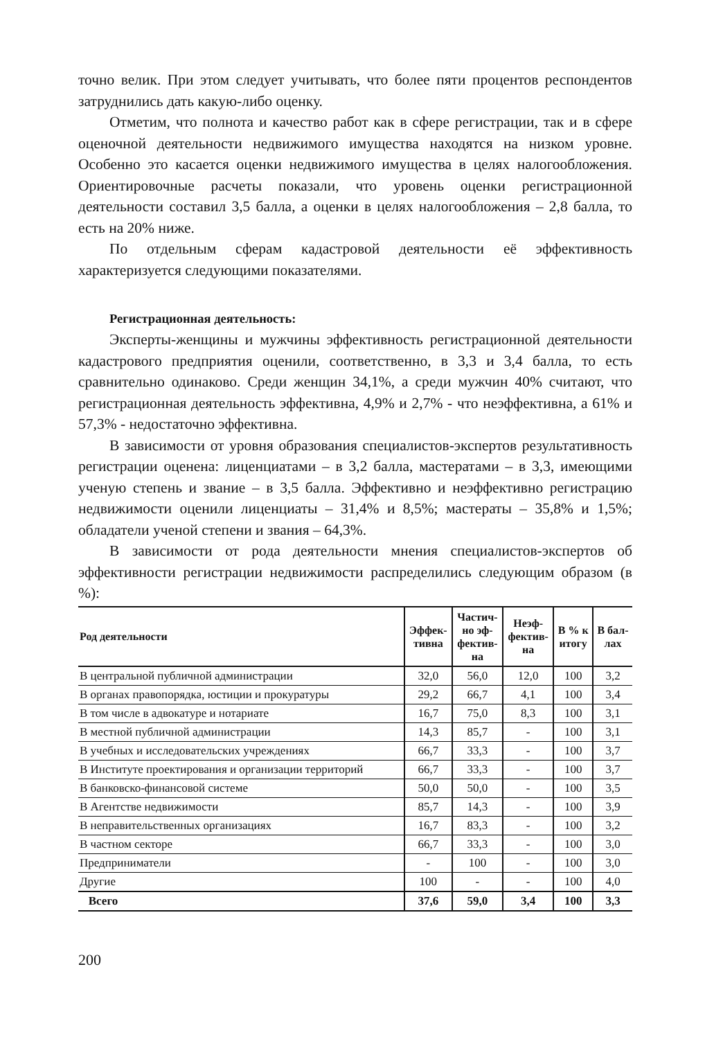точно велик. При этом следует учитывать, что более пяти процентов респондентов затруднились дать какую-либо оценку.
Отметим, что полнота и качество работ как в сфере регистрации, так и в сфере оценочной деятельности недвижимого имущества находятся на низком уровне. Особенно это касается оценки недвижимого имущества в целях налогообложения. Ориентировочные расчеты показали, что уровень оценки регистрационной деятельности составил 3,5 балла, а оценки в целях налогообложения – 2,8 балла, то есть на 20% ниже.
По отдельным сферам кадастровой деятельности её эффективность характеризуется следующими показателями.
Регистрационная деятельность:
Эксперты-женщины и мужчины эффективность регистрационной деятельности кадастрового предприятия оценили, соответственно, в 3,3 и 3,4 балла, то есть сравнительно одинаково. Среди женщин 34,1%, а среди мужчин 40% считают, что регистрационная деятельность эффективна, 4,9% и 2,7% - что неэффективна, а 61% и 57,3% - недостаточно эффективна.
В зависимости от уровня образования специалистов-экспертов результативность регистрации оценена: лиценциатами – в 3,2 балла, мастератами – в 3,3, имеющими ученую степень и звание – в 3,5 балла. Эффективно и неэффективно регистрацию недвижимости оценили лиценциаты – 31,4% и 8,5%; мастераты – 35,8% и 1,5%; обладатели ученой степени и звания – 64,3%.
В зависимости от рода деятельности мнения специалистов-экспертов об эффективности регистрации недвижимости распределились следующим образом (в %):
| Род деятельности | Эффек- тивна | Частич- но эф- фектив- на | Неэф- фектив- на | В % к итогу | В бал- лах |
| --- | --- | --- | --- | --- | --- |
| В центральной публичной администрации | 32,0 | 56,0 | 12,0 | 100 | 3,2 |
| В органах правопорядка, юстиции и прокуратуры | 29,2 | 66,7 | 4,1 | 100 | 3,4 |
| В том числе в адвокатуре и нотариате | 16,7 | 75,0 | 8,3 | 100 | 3,1 |
| В местной публичной администрации | 14,3 | 85,7 | - | 100 | 3,1 |
| В учебных и исследовательских учреждениях | 66,7 | 33,3 | - | 100 | 3,7 |
| В Институте проектирования и организации территорий | 66,7 | 33,3 | - | 100 | 3,7 |
| В банковско-финансовой системе | 50,0 | 50,0 | - | 100 | 3,5 |
| В Агентстве недвижимости | 85,7 | 14,3 | - | 100 | 3,9 |
| В неправительственных организациях | 16,7 | 83,3 | - | 100 | 3,2 |
| В частном секторе | 66,7 | 33,3 | - | 100 | 3,0 |
| Предприниматели | - | 100 | - | 100 | 3,0 |
| Другие | 100 | - | - | 100 | 4,0 |
| Всего | 37,6 | 59,0 | 3,4 | 100 | 3,3 |
200